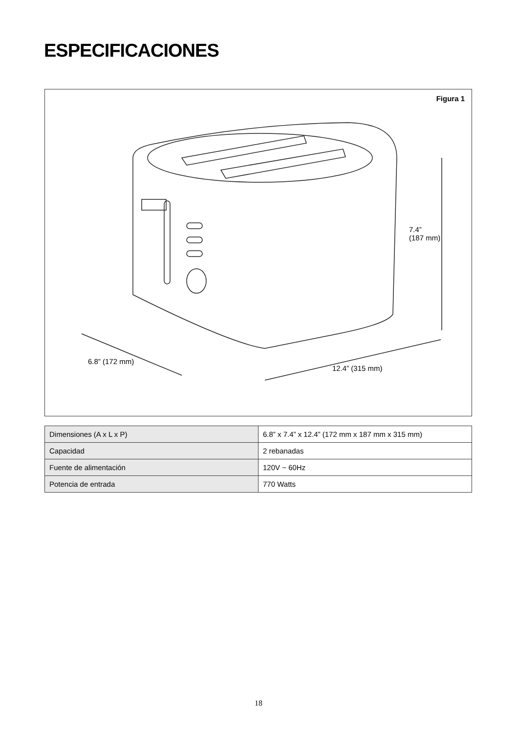ESPECIFICACIONES
Figura 1
7.4”
(187 mm)
6.8” (172 mm)
12.4” (315 mm)
| Dimensiones (A x L x P) | 6.8” x 7.4” x 12.4” (172 mm x 187 mm x 315 mm) |
| Capacidad | 2 rebanadas |
| Fuente de alimentación | 120V ~ 60Hz |
| Potencia de entrada | 770 Watts |
18